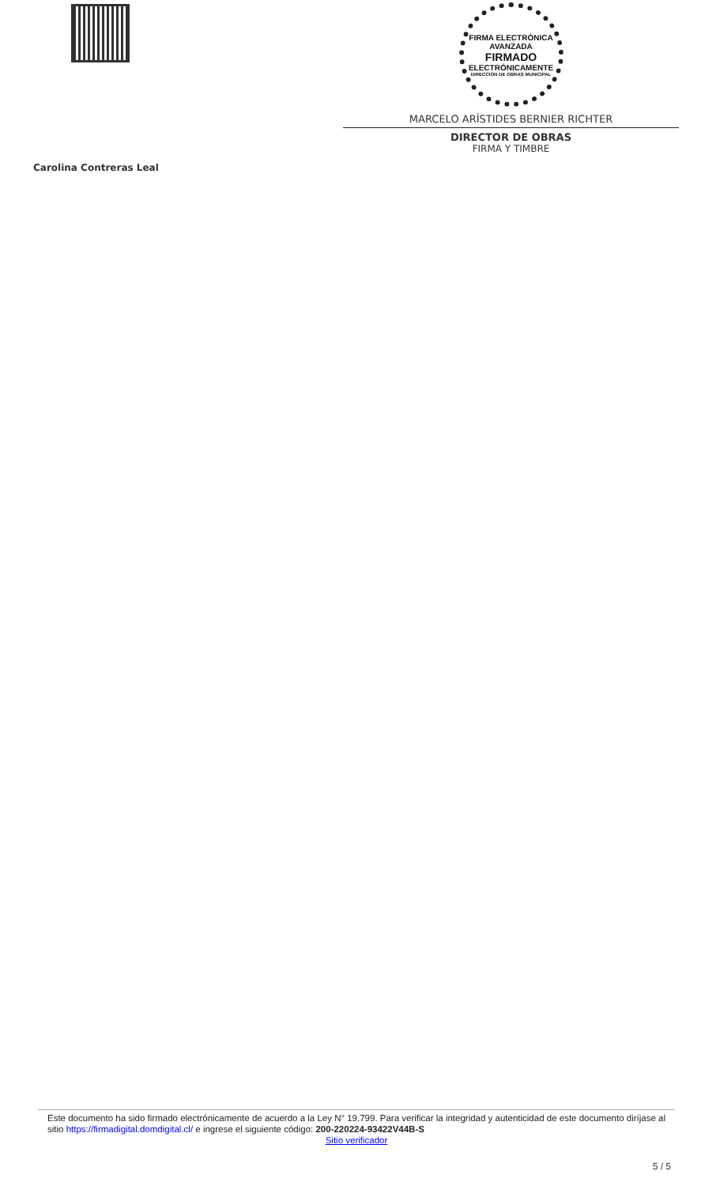FIRMA ELECTRÓNICA AVANZADA
FIRMADO
ELECTRÓNICAMENTE
DIRECCIÓN DE OBRAS MUNICIPAL
MARCELO ARÍSTIDES BERNIER RICHTER
DIRECTOR DE OBRAS
FIRMA Y TIMBRE
Carolina Contreras Leal
Este documento ha sido firmado electrónicamente de acuerdo a la Ley N° 19.799. Para verificar la integridad y autenticidad de este documento diríjase al sitio https://firmadigital.domdigital.cl/ e ingrese el siguiente código: 200-220224-93422V44B-S
Sitio verificador
5 / 5